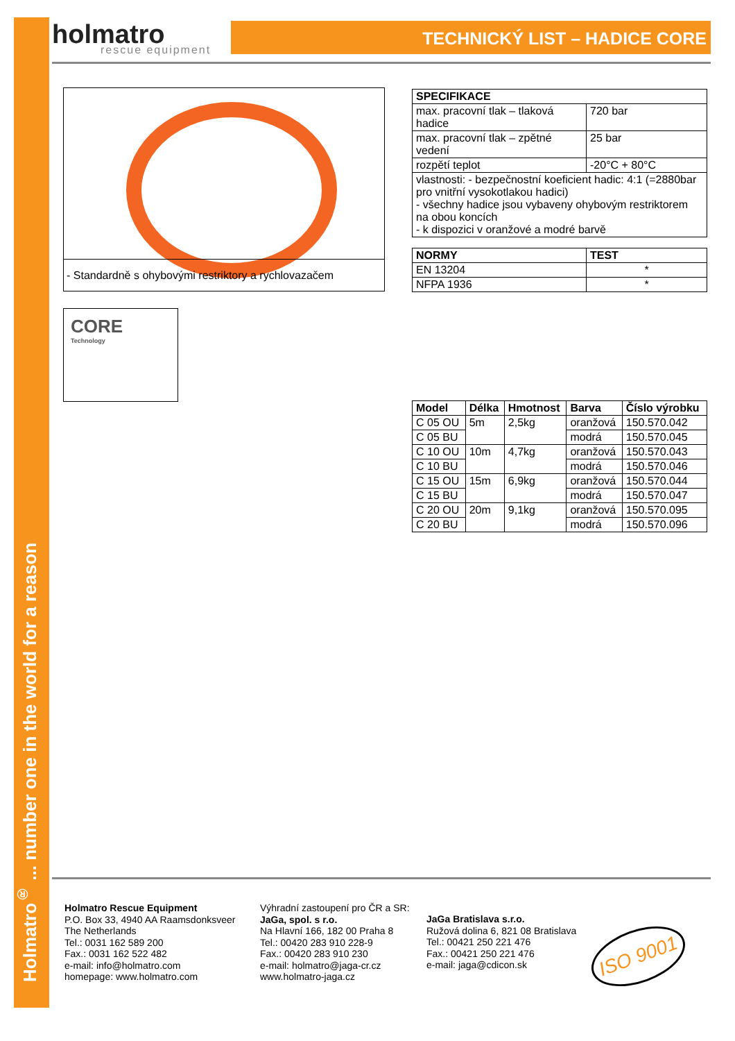Holmatro<sup>®</sup> ... number one in the world for a reason
holmatro
rescue equipment
TECHNICKÝ LIST – HADICE CORE
- Standardně s ohybovými restriktory a rychlovazačem
CORE
Technology
| SPECIFIKACE | |
| --- | --- |
| max. pracovní tlak – tlaková hadice | 720 bar |
| max. pracovní tlak – zpětné vedení | 25 bar |
| rozpětí teplot | -20°C + 80°C |
| vlastnosti: - bezpečnostní koeficient hadic: 4:1 (=2880bar pro vnitřní vysokotlakou hadici) - všechny hadice jsou vybaveny ohybovým restriktorem na obou koncích - k dispozici v oranžové a modré barvě | |
| NORMY | TEST |
| --- | --- |
| EN 13204 | * |
| NFPA 1936 | * |
| Model | Délka | Hmotnost | Barva | Číslo výrobku |
| --- | --- | --- | --- | --- |
| C 05 OU | 5m | 2,5kg | oranžová | 150.570.042 |
| C 05 BU | | | modrá | 150.570.045 |
| C 10 OU | 10m | 4,7kg | oranžová | 150.570.043 |
| C 10 BU | | | modrá | 150.570.046 |
| C 15 OU | 15m | 6,9kg | oranžová | 150.570.044 |
| C 15 BU | | | modrá | 150.570.047 |
| C 20 OU | 20m | 9,1kg | oranžová | 150.570.095 |
| C 20 BU | | | modrá | 150.570.096 |
Holmatro Rescue Equipment
P.O. Box 33, 4940 AA Raamsdonksveer
The Netherlands
Tel.: 0031 162 589 200
Fax.: 0031 162 522 482
e-mail: info@holmatro.com
homepage: www.holmatro.com
Výhradní zastoupení pro ČR a SR:
JaGa, spol. s r.o.
Na Hlavní 166, 182 00 Praha 8
Tel.: 00420 283 910 228-9
Fax.: 00420 283 910 230
e-mail: holmatro@jaga-cr.cz
www.holmatro-jaga.cz
JaGa Bratislava s.r.o.
Ružová dolina 6, 821 08 Bratislava
Tel.: 00421 250 221 476
Fax.: 00421 250 221 476
e-mail: jaga@cdicon.sk
ISO 9001